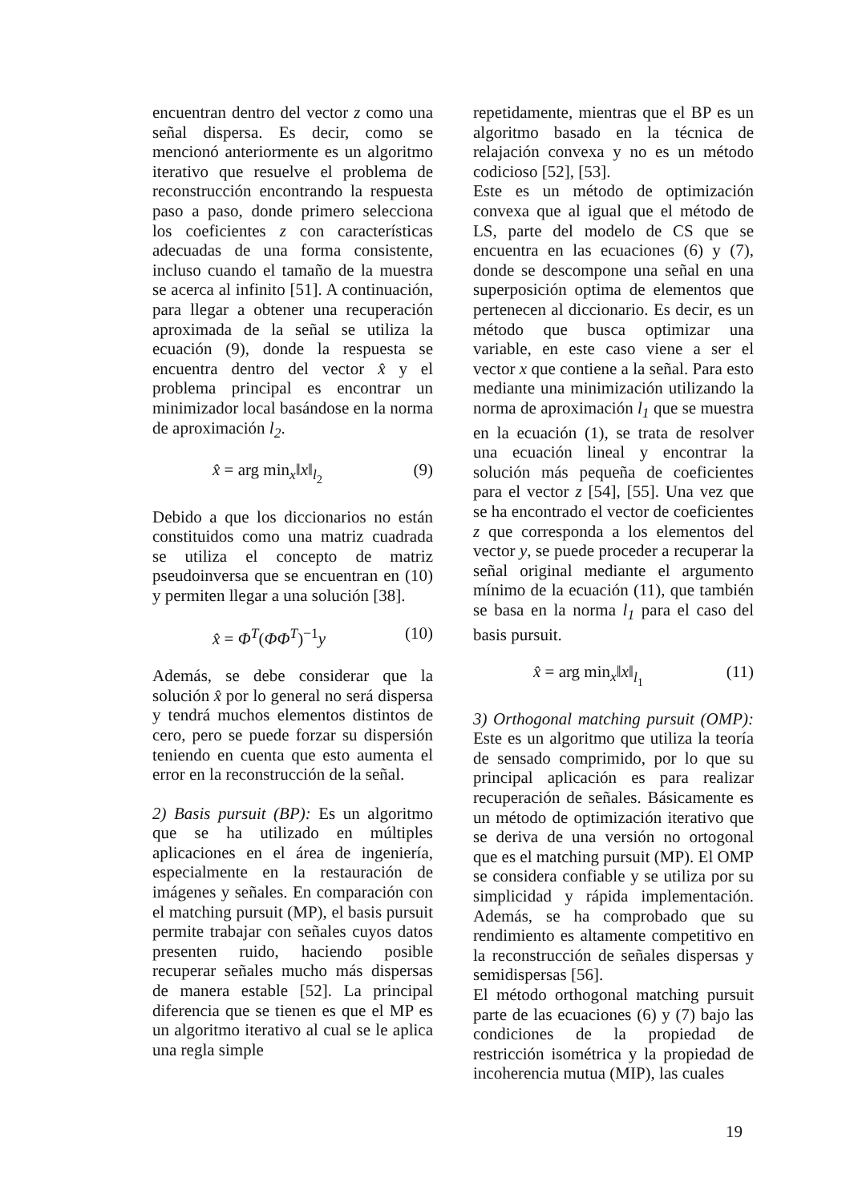encuentran dentro del vector z como una señal dispersa. Es decir, como se mencionó anteriormente es un algoritmo iterativo que resuelve el problema de reconstrucción encontrando la respuesta paso a paso, donde primero selecciona los coeficientes z con características adecuadas de una forma consistente, incluso cuando el tamaño de la muestra se acerca al infinito [51]. A continuación, para llegar a obtener una recuperación aproximada de la señal se utiliza la ecuación (9), donde la respuesta se encuentra dentro del vector x̂ y el problema principal es encontrar un minimizador local basándose en la norma de aproximación l<sub>2</sub>.
x̂ = arg min<sub>x</sub>‖x‖<sub>l<sub>2</sub></sub> (9)
Debido a que los diccionarios no están constituidos como una matriz cuadrada se utiliza el concepto de matriz pseudoinversa que se encuentran en (10) y permiten llegar a una solución [38].
x̂ = Φ<sup>T</sup>(ΦΦ<sup>T</sup>)<sup>−1</sup>y (10)
Además, se debe considerar que la solución x̂ por lo general no será dispersa y tendrá muchos elementos distintos de cero, pero se puede forzar su dispersión teniendo en cuenta que esto aumenta el error en la reconstrucción de la señal.
2) Basis pursuit (BP): Es un algoritmo que se ha utilizado en múltiples aplicaciones en el área de ingeniería, especialmente en la restauración de imágenes y señales. En comparación con el matching pursuit (MP), el basis pursuit permite trabajar con señales cuyos datos presenten ruido, haciendo posible recuperar señales mucho más dispersas de manera estable [52]. La principal diferencia que se tienen es que el MP es un algoritmo iterativo al cual se le aplica una regla simple
repetidamente, mientras que el BP es un algoritmo basado en la técnica de relajación convexa y no es un método codicioso [52], [53].
Este es un método de optimización convexa que al igual que el método de LS, parte del modelo de CS que se encuentra en las ecuaciones (6) y (7), donde se descompone una señal en una superposición optima de elementos que pertenecen al diccionario. Es decir, es un método que busca optimizar una variable, en este caso viene a ser el vector x que contiene a la señal. Para esto mediante una minimización utilizando la norma de aproximación l<sub>1</sub> que se muestra en la ecuación (1), se trata de resolver una ecuación lineal y encontrar la solución más pequeña de coeficientes para el vector z [54], [55]. Una vez que se ha encontrado el vector de coeficientes z que corresponda a los elementos del vector y, se puede proceder a recuperar la señal original mediante el argumento mínimo de la ecuación (11), que también se basa en la norma l<sub>1</sub> para el caso del basis pursuit.
x̂ = arg min<sub>x</sub>‖x‖<sub>l<sub>1</sub></sub> (11)
3) Orthogonal matching pursuit (OMP): Este es un algoritmo que utiliza la teoría de sensado comprimido, por lo que su principal aplicación es para realizar recuperación de señales. Básicamente es un método de optimización iterativo que se deriva de una versión no ortogonal que es el matching pursuit (MP). El OMP se considera confiable y se utiliza por su simplicidad y rápida implementación. Además, se ha comprobado que su rendimiento es altamente competitivo en la reconstrucción de señales dispersas y semidispersas [56].
El método orthogonal matching pursuit parte de las ecuaciones (6) y (7) bajo las condiciones de la propiedad de restricción isométrica y la propiedad de incoherencia mutua (MIP), las cuales
19